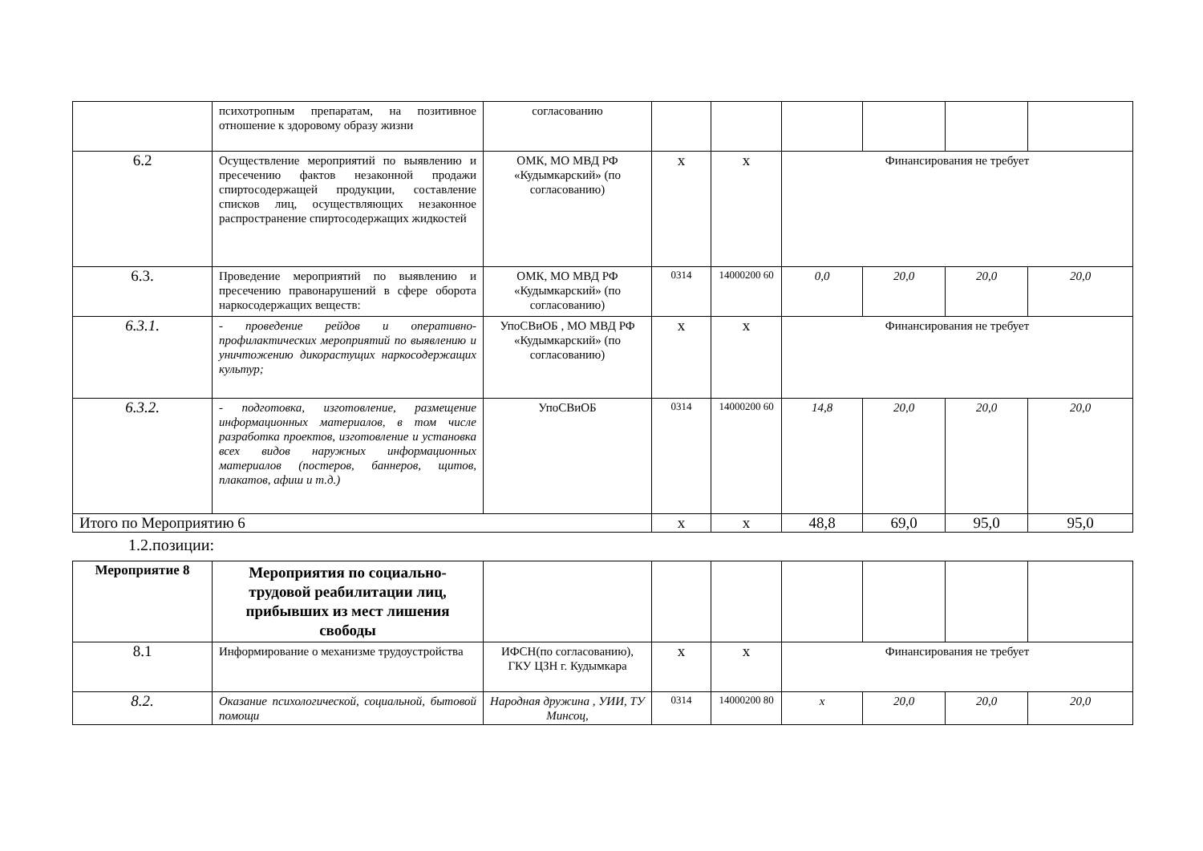| | психотропным препаратам, на позитивное отношение к здоровому образу жизни | согласованию | | | | | | |
| 6.2 | Осуществление мероприятий по выявлению и пресечению фактов незаконной продажи спиртосодержащей продукции, составление списков лиц, осуществляющих незаконное распространение спиртосодержащих жидкостей | ОМК, МО МВД РФ «Кудымкарский» (по согласованию) | х | х | Финансирования не требует | | | |
| 6.3. | Проведение мероприятий по выявлению и пресечению правонарушений в сфере оборота наркосодержащих веществ: | ОМК, МО МВД РФ «Кудымкарский» (по согласованию) | 0314 | 14000200 60 | 0,0 | 20,0 | 20,0 | 20,0 |
| 6.3.1. | - проведение рейдов и оперативно-профилактических мероприятий по выявлению и уничтожению дикорастущих наркосодержащих культур; | УпоСВиОБ , МО МВД РФ «Кудымкарский» (по согласованию) | х | х | Финансирования не требует | | | |
| 6.3.2. | - подготовка, изготовление, размещение информационных материалов, в том числе разработка проектов, изготовление и установка всех видов наружных информационных материалов (постеров, баннеров, щитов, плакатов, афиш и т.д.) | УпоСВиОБ | 0314 | 14000200 60 | 14,8 | 20,0 | 20,0 | 20,0 |
| Итого по Мероприятию 6 | | | х | х | 48,8 | 69,0 | 95,0 | 95,0 |
1.2.позиции:
| Мероприятие 8 | Мероприятия по социально-трудовой реабилитации лиц, прибывших из мест лишения свободы | | | | | | | |
| 8.1 | Информирование о механизме трудоустройства | ИФСН(по согласованию), ГКУ ЦЗН г. Кудымкара | х | х | Финансирования не требует | | | |
| 8.2. | Оказание психологической, социальной, бытовой помощи | Народная дружина , УИИ, ТУ Минсоц, | 0314 | 14000200 80 | х | 20,0 | 20,0 | 20,0 |